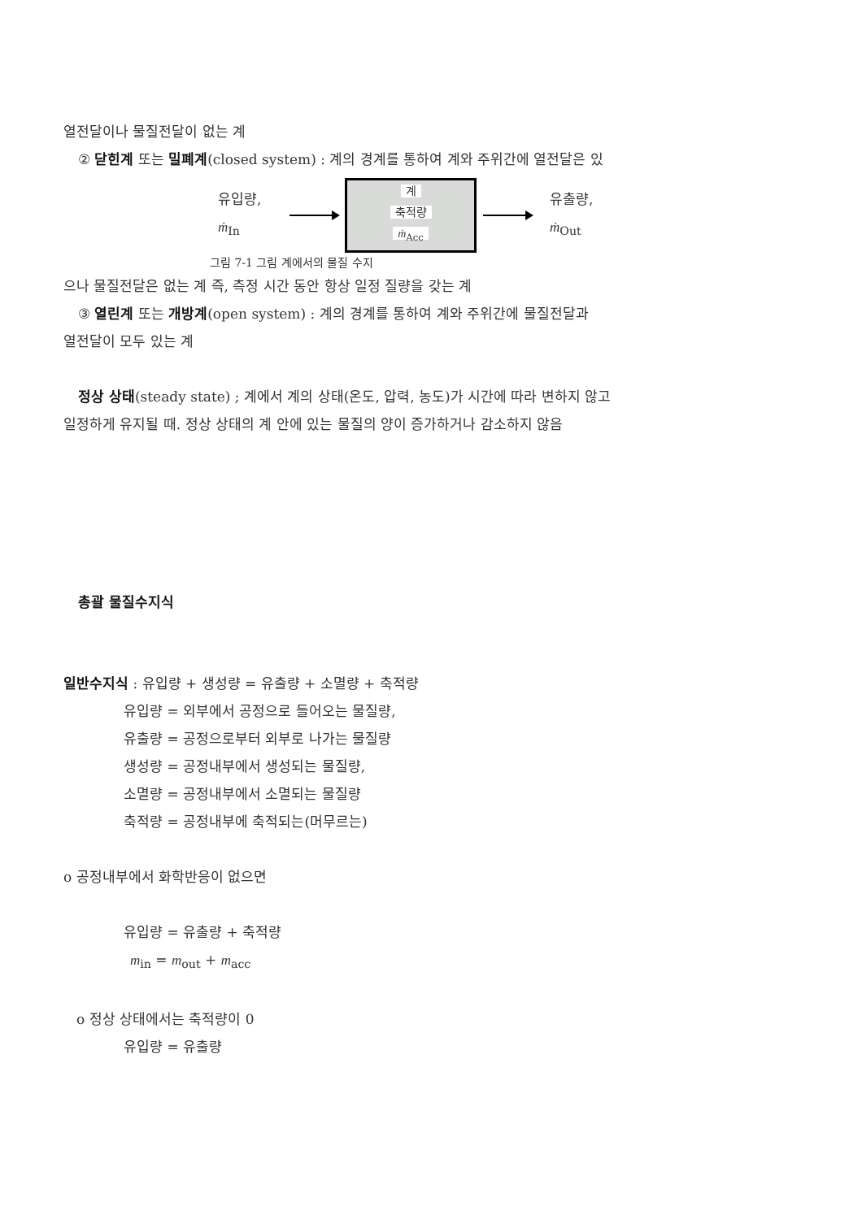열전달이나 물질전달이 없는 계
② 닫힌계 또는 밀폐계(closed system) : 계의 경계를 통하여 계와 주위간에 열전달은 있
유입량,
ṁ<sub>In</sub>
계
축적량
ṁ<sub>Acc</sub>
유출량,
ṁ<sub>Out</sub>
그림 7-1 그림 계에서의 물질 수지
으나 물질전달은 없는 계 즉, 측정 시간 동안 항상 일정 질량을 갖는 계
③ 열린계 또는 개방계(open system) : 계의 경계를 통하여 계와 주위간에 물질전달과
열전달이 모두 있는 계
정상 상태(steady state) ; 계에서 계의 상태(온도, 압력, 농도)가 시간에 따라 변하지 않고
일정하게 유지될 때. 정상 상태의 계 안에 있는 물질의 양이 증가하거나 감소하지 않음
총괄 물질수지식
일반수지식 : 유입량 + 생성량 = 유출량 + 소멸량 + 축적량
유입량 = 외부에서 공정으로 들어오는 물질량,
유출량 = 공정으로부터 외부로 나가는 물질량
생성량 = 공정내부에서 생성되는 물질량,
소멸량 = 공정내부에서 소멸되는 물질량
축적량 = 공정내부에 축적되는(머무르는)
o 공정내부에서 화학반응이 없으면
유입량 = 유출량 + 축적량
m<sub>in</sub> = m<sub>out</sub> + m<sub>acc</sub>
o 정상 상태에서는 축적량이 0
유입량 = 유출량